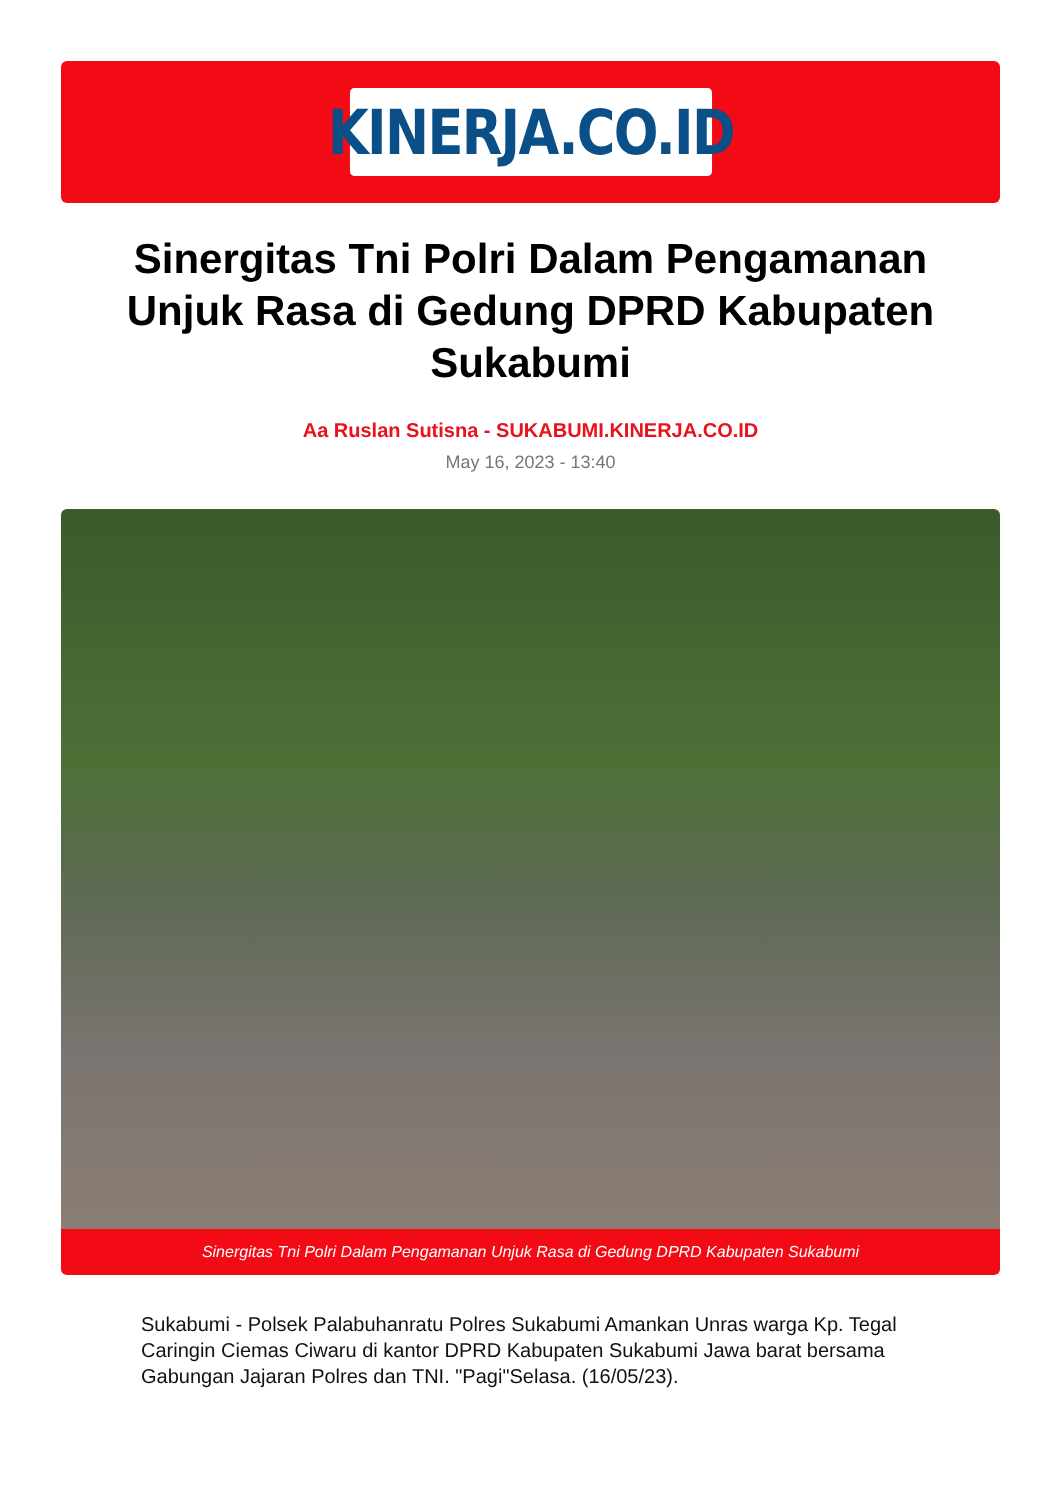KINERJA.CO.ID
Sinergitas Tni Polri Dalam Pengamanan Unjuk Rasa di Gedung DPRD Kabupaten Sukabumi
Aa Ruslan Sutisna - SUKABUMI.KINERJA.CO.ID
May 16, 2023 - 13:40
Sinergitas Tni Polri Dalam Pengamanan Unjuk Rasa di Gedung DPRD Kabupaten Sukabumi
Sukabumi - Polsek Palabuhanratu Polres Sukabumi Amankan Unras warga Kp. Tegal Caringin Ciemas Ciwaru di kantor DPRD Kabupaten Sukabumi Jawa barat bersama Gabungan Jajaran Polres dan TNI. "Pagi"Selasa. (16/05/23).